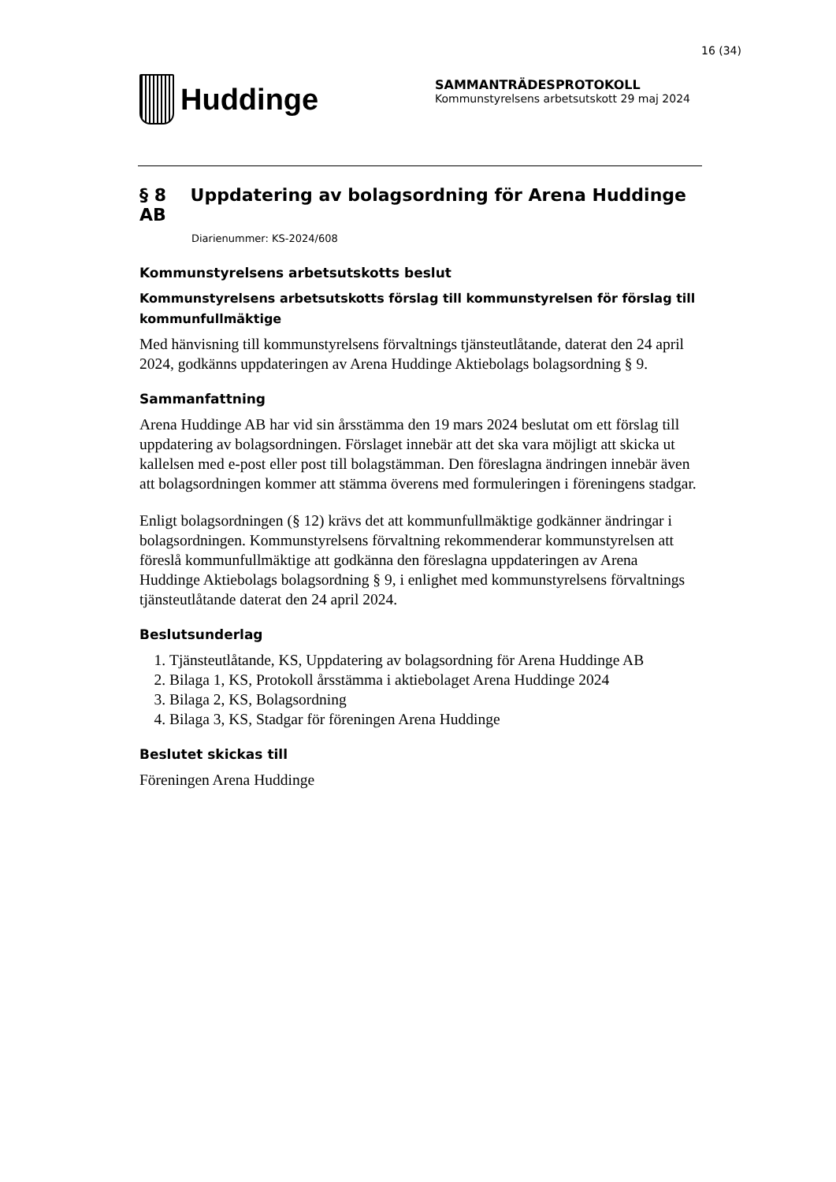16 (34)
Huddinge
SAMMANTRÄDESPROTOKOLL
Kommunstyrelsens arbetsutskott 29 maj 2024
§ 8 Uppdatering av bolagsordning för Arena Huddinge AB
Diarienummer: KS-2024/608
Kommunstyrelsens arbetsutskotts beslut
Kommunstyrelsens arbetsutskotts förslag till kommunstyrelsen för förslag till kommunfullmäktige
Med hänvisning till kommunstyrelsens förvaltnings tjänsteutlåtande, daterat den 24 april 2024, godkänns uppdateringen av Arena Huddinge Aktiebolags bolagsordning § 9.
Sammanfattning
Arena Huddinge AB har vid sin årsstämma den 19 mars 2024 beslutat om ett förslag till uppdatering av bolagsordningen. Förslaget innebär att det ska vara möjligt att skicka ut kallelsen med e-post eller post till bolagstämman. Den föreslagna ändringen innebär även att bolagsordningen kommer att stämma överens med formuleringen i föreningens stadgar.
Enligt bolagsordningen (§ 12) krävs det att kommunfullmäktige godkänner ändringar i bolagsordningen. Kommunstyrelsens förvaltning rekommenderar kommunstyrelsen att föreslå kommunfullmäktige att godkänna den föreslagna uppdateringen av Arena Huddinge Aktiebolags bolagsordning § 9, i enlighet med kommunstyrelsens förvaltnings tjänsteutlåtande daterat den 24 april 2024.
Beslutsunderlag
1. Tjänsteutlåtande, KS, Uppdatering av bolagsordning för Arena Huddinge AB
2. Bilaga 1, KS, Protokoll årsstämma i aktiebolaget Arena Huddinge 2024
3. Bilaga 2, KS, Bolagsordning
4. Bilaga 3, KS, Stadgar för föreningen Arena Huddinge
Beslutet skickas till
Föreningen Arena Huddinge